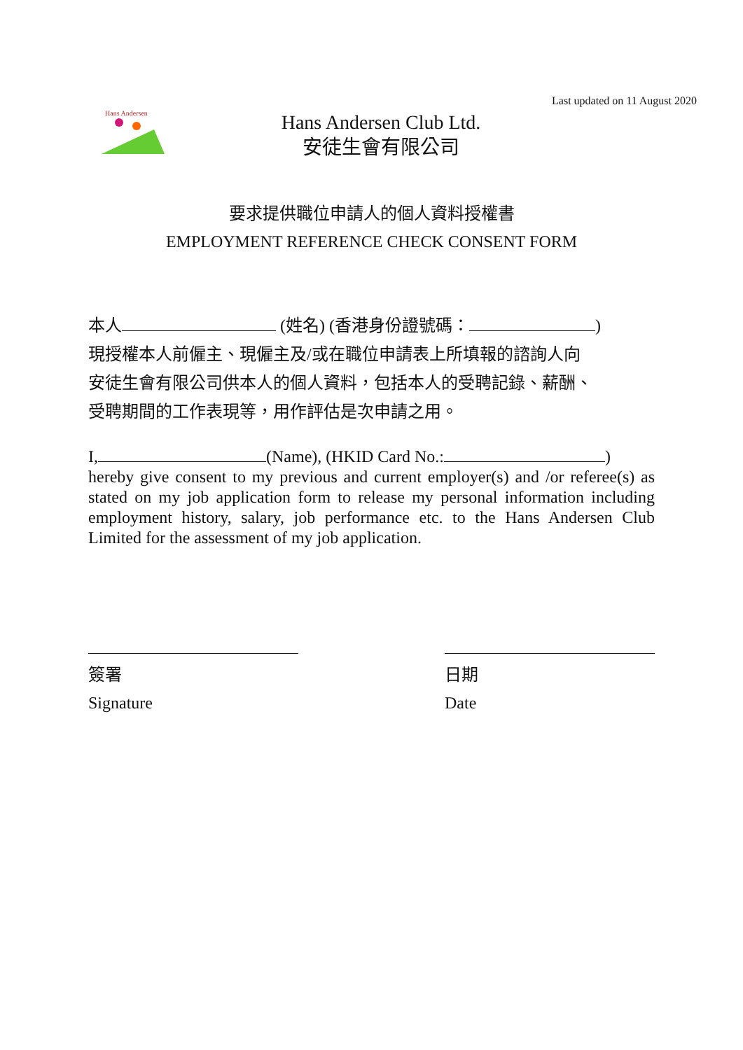Hans Andersen
Hans Andersen Club Ltd.
安徒生會有限公司
Last updated on 11 August 2020
要求提供職位申請人的個人資料授權書
EMPLOYMENT REFERENCE CHECK CONSENT FORM
本人 (姓名) (香港身份證號碼： )
現授權本人前僱主、現僱主及/或在職位申請表上所填報的諮詢人向
安徒生會有限公司供本人的個人資料，包括本人的受聘記錄、薪酬、
受聘期間的工作表現等，用作評估是次申請之用。
I, (Name), (HKID Card No.: )
hereby give consent to my previous and current employer(s) and /or referee(s) as stated on my job application form to release my personal information including employment history, salary, job performance etc. to the Hans Andersen Club Limited for the assessment of my job application.
簽署
Signature
日期
Date